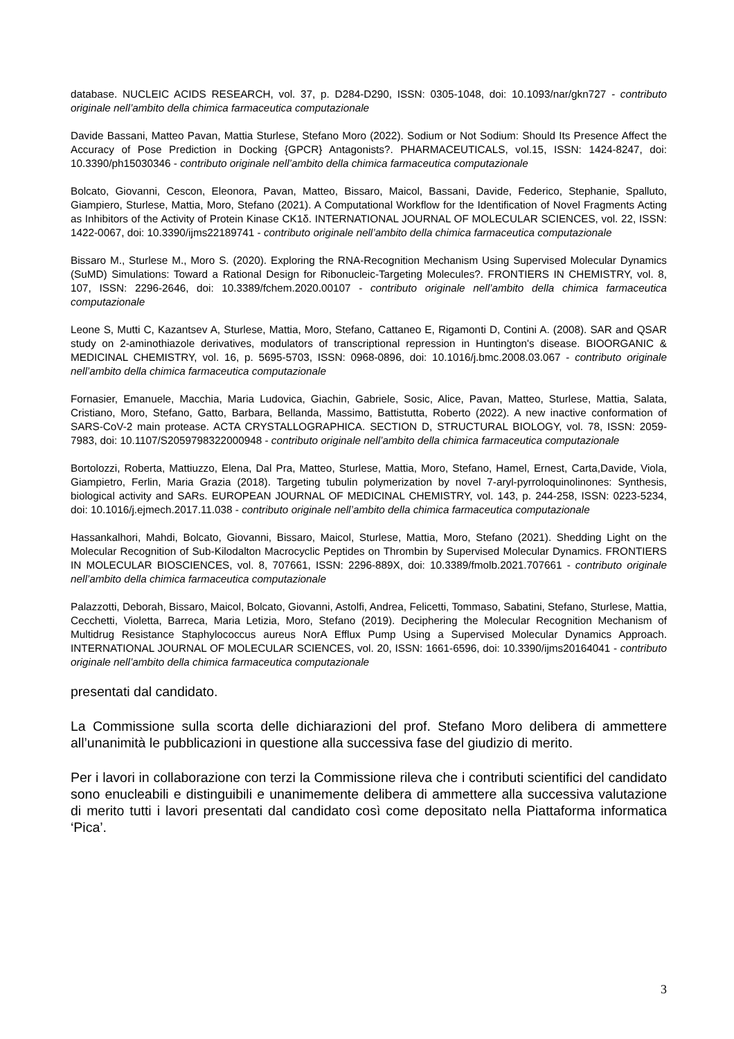database. NUCLEIC ACIDS RESEARCH, vol. 37, p. D284-D290, ISSN: 0305-1048, doi: 10.1093/nar/gkn727 - contributo originale nell’ambito della chimica farmaceutica computazionale
Davide Bassani, Matteo Pavan, Mattia Sturlese, Stefano Moro (2022). Sodium or Not Sodium: Should Its Presence Affect the Accuracy of Pose Prediction in Docking {GPCR} Antagonists?. PHARMACEUTICALS, vol.15, ISSN: 1424-8247, doi: 10.3390/ph15030346 - contributo originale nell’ambito della chimica farmaceutica computazionale
Bolcato, Giovanni, Cescon, Eleonora, Pavan, Matteo, Bissaro, Maicol, Bassani, Davide, Federico, Stephanie, Spalluto, Giampiero, Sturlese, Mattia, Moro, Stefano (2021). A Computational Workflow for the Identification of Novel Fragments Acting as Inhibitors of the Activity of Protein Kinase CK1δ. INTERNATIONAL JOURNAL OF MOLECULAR SCIENCES, vol. 22, ISSN: 1422-0067, doi: 10.3390/ijms22189741 - contributo originale nell’ambito della chimica farmaceutica computazionale
Bissaro M., Sturlese M., Moro S. (2020). Exploring the RNA-Recognition Mechanism Using Supervised Molecular Dynamics (SuMD) Simulations: Toward a Rational Design for Ribonucleic-Targeting Molecules?. FRONTIERS IN CHEMISTRY, vol. 8, 107, ISSN: 2296-2646, doi: 10.3389/fchem.2020.00107 - contributo originale nell’ambito della chimica farmaceutica computazionale
Leone S, Mutti C, Kazantsev A, Sturlese, Mattia, Moro, Stefano, Cattaneo E, Rigamonti D, Contini A. (2008). SAR and QSAR study on 2-aminothiazole derivatives, modulators of transcriptional repression in Huntington's disease. BIOORGANIC & MEDICINAL CHEMISTRY, vol. 16, p. 5695-5703, ISSN: 0968-0896, doi: 10.1016/j.bmc.2008.03.067 - contributo originale nell’ambito della chimica farmaceutica computazionale
Fornasier, Emanuele, Macchia, Maria Ludovica, Giachin, Gabriele, Sosic, Alice, Pavan, Matteo, Sturlese, Mattia, Salata, Cristiano, Moro, Stefano, Gatto, Barbara, Bellanda, Massimo, Battistutta, Roberto (2022). A new inactive conformation of SARS-CoV-2 main protease. ACTA CRYSTALLOGRAPHICA. SECTION D, STRUCTURAL BIOLOGY, vol. 78, ISSN: 2059-7983, doi: 10.1107/S2059798322000948 - contributo originale nell’ambito della chimica farmaceutica computazionale
Bortolozzi, Roberta, Mattiuzzo, Elena, Dal Pra, Matteo, Sturlese, Mattia, Moro, Stefano, Hamel, Ernest, Carta,Davide, Viola, Giampietro, Ferlin, Maria Grazia (2018). Targeting tubulin polymerization by novel 7-aryl-pyrroloquinolinones: Synthesis, biological activity and SARs. EUROPEAN JOURNAL OF MEDICINAL CHEMISTRY, vol. 143, p. 244-258, ISSN: 0223-5234, doi: 10.1016/j.ejmech.2017.11.038 - contributo originale nell’ambito della chimica farmaceutica computazionale
Hassankalhori, Mahdi, Bolcato, Giovanni, Bissaro, Maicol, Sturlese, Mattia, Moro, Stefano (2021). Shedding Light on the Molecular Recognition of Sub-Kilodalton Macrocyclic Peptides on Thrombin by Supervised Molecular Dynamics. FRONTIERS IN MOLECULAR BIOSCIENCES, vol. 8, 707661, ISSN: 2296-889X, doi: 10.3389/fmolb.2021.707661 - contributo originale nell’ambito della chimica farmaceutica computazionale
Palazzotti, Deborah, Bissaro, Maicol, Bolcato, Giovanni, Astolfi, Andrea, Felicetti, Tommaso, Sabatini, Stefano, Sturlese, Mattia, Cecchetti, Violetta, Barreca, Maria Letizia, Moro, Stefano (2019). Deciphering the Molecular Recognition Mechanism of Multidrug Resistance Staphylococcus aureus NorA Efflux Pump Using a Supervised Molecular Dynamics Approach. INTERNATIONAL JOURNAL OF MOLECULAR SCIENCES, vol. 20, ISSN: 1661-6596, doi: 10.3390/ijms20164041 - contributo originale nell’ambito della chimica farmaceutica computazionale
presentati dal candidato.
La Commissione sulla scorta delle dichiarazioni del prof. Stefano Moro delibera di ammettere all’unanimità le pubblicazioni in questione alla successiva fase del giudizio di merito.
Per i lavori in collaborazione con terzi la Commissione rileva che i contributi scientifici del candidato sono enucleabili e distinguibili e unanimemente delibera di ammettere alla successiva valutazione di merito tutti i lavori presentati dal candidato così come depositato nella Piattaforma informatica ‘Pica’.
3